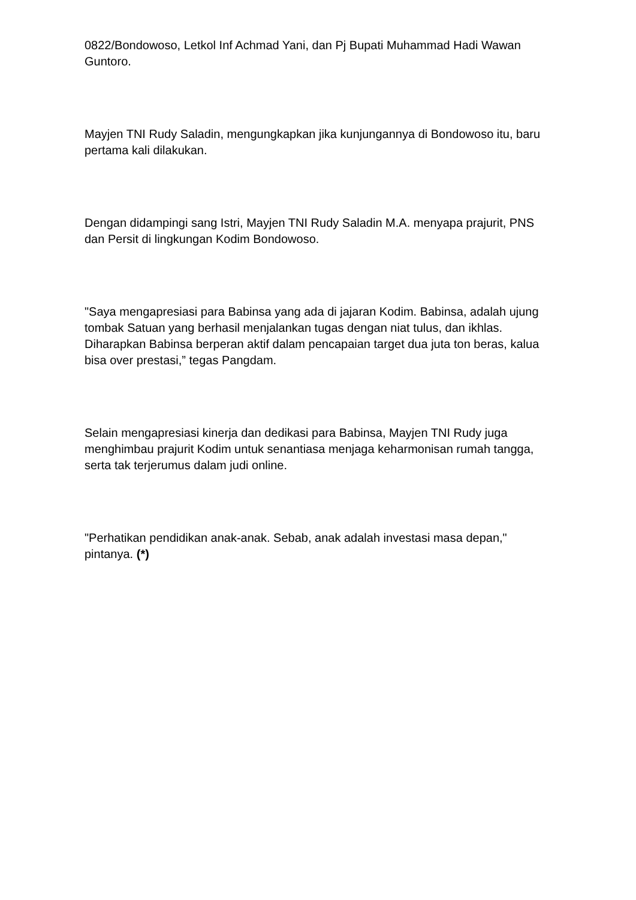0822/Bondowoso, Letkol Inf Achmad Yani, dan Pj Bupati Muhammad Hadi Wawan Guntoro.
Mayjen TNI Rudy Saladin, mengungkapkan jika kunjungannya di Bondowoso itu, baru pertama kali dilakukan.
Dengan didampingi sang Istri, Mayjen TNI Rudy Saladin M.A. menyapa prajurit, PNS dan Persit di lingkungan Kodim Bondowoso.
"Saya mengapresiasi para Babinsa yang ada di jajaran Kodim. Babinsa, adalah ujung tombak Satuan yang berhasil menjalankan tugas dengan niat tulus, dan ikhlas. Diharapkan Babinsa berperan aktif dalam pencapaian target dua juta ton beras, kalua bisa over prestasi,” tegas Pangdam.
Selain mengapresiasi kinerja dan dedikasi para Babinsa, Mayjen TNI Rudy juga menghimbau prajurit Kodim untuk senantiasa menjaga keharmonisan rumah tangga, serta tak terjerumus dalam judi online.
"Perhatikan pendidikan anak-anak. Sebab, anak adalah investasi masa depan," pintanya. (*)